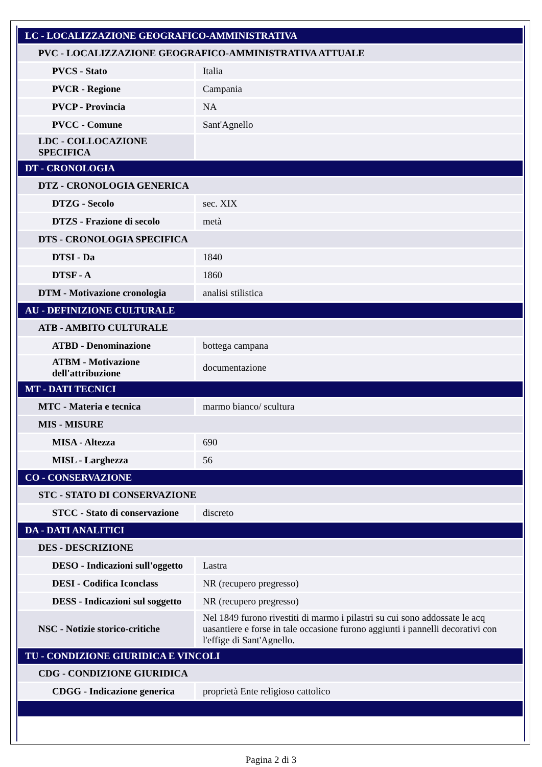| LC - LOCALIZZAZIONE GEOGRAFICO-AMMINISTRATIVA | |
| PVC - LOCALIZZAZIONE GEOGRAFICO-AMMINISTRATIVA ATTUALE | |
| PVCS - Stato | Italia |
| PVCR - Regione | Campania |
| PVCP - Provincia | NA |
| PVCC - Comune | Sant'Agnello |
| LDC - COLLOCAZIONE SPECIFICA | |
| DT - CRONOLOGIA | |
| DTZ - CRONOLOGIA GENERICA | |
| DTZG - Secolo | sec. XIX |
| DTZS - Frazione di secolo | metà |
| DTS - CRONOLOGIA SPECIFICA | |
| DTSI - Da | 1840 |
| DTSF - A | 1860 |
| DTM - Motivazione cronologia | analisi stilistica |
| AU - DEFINIZIONE CULTURALE | |
| ATB - AMBITO CULTURALE | |
| ATBD - Denominazione | bottega campana |
| ATBM - Motivazione dell'attribuzione | documentazione |
| MT - DATI TECNICI | |
| MTC - Materia e tecnica | marmo bianco/ scultura |
| MIS - MISURE | |
| MISA - Altezza | 690 |
| MISL - Larghezza | 56 |
| CO - CONSERVAZIONE | |
| STC - STATO DI CONSERVAZIONE | |
| STCC - Stato di conservazione | discreto |
| DA - DATI ANALITICI | |
| DES - DESCRIZIONE | |
| DESO - Indicazioni sull'oggetto | Lastra |
| DESI - Codifica Iconclass | NR (recupero pregresso) |
| DESS - Indicazioni sul soggetto | NR (recupero pregresso) |
| NSC - Notizie storico-critiche | Nel 1849 furono rivestiti di marmo i pilastri su cui sono addossate le acq uasantiere e forse in tale occasione furono aggiunti i pannelli decorativi con l'effige di Sant'Agnello. |
| TU - CONDIZIONE GIURIDICA E VINCOLI | |
| CDG - CONDIZIONE GIURIDICA | |
| CDGG - Indicazione generica | proprietà Ente religioso cattolico |
Pagina 2 di 3